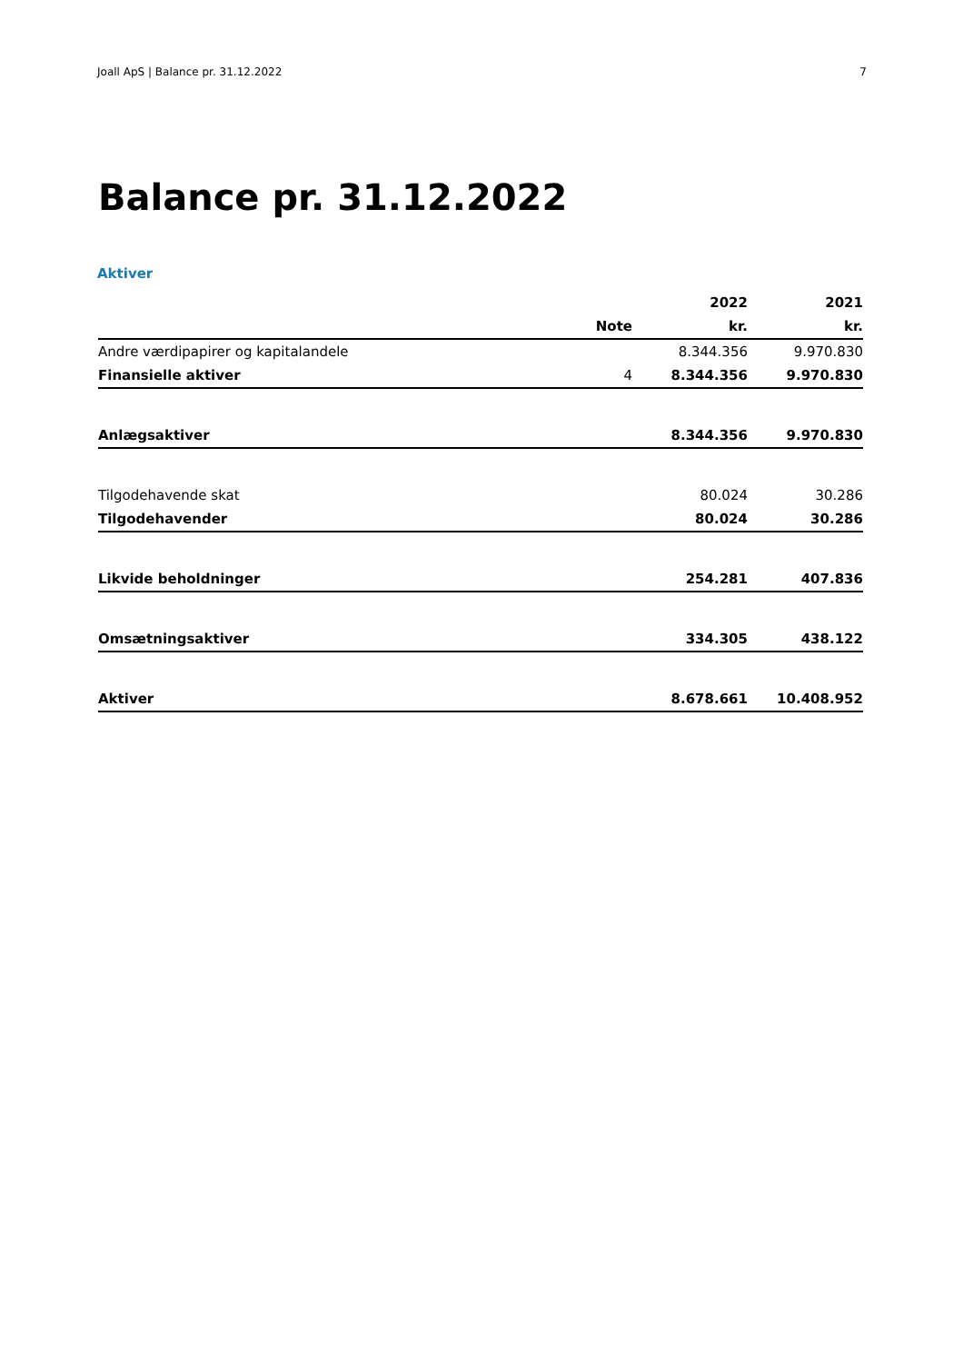Joall ApS | Balance pr. 31.12.2022 7
Balance pr. 31.12.2022
Aktiver
| | | 2022 | 2021 |
| --- | --- | --- | --- |
| | Note | kr. | kr. |
| Andre værdipapirer og kapitalandele | | 8.344.356 | 9.970.830 |
| Finansielle aktiver | 4 | 8.344.356 | 9.970.830 |
| Anlægsaktiver | | 8.344.356 | 9.970.830 |
| Tilgodehavende skat | | 80.024 | 30.286 |
| Tilgodehavender | | 80.024 | 30.286 |
| Likvide beholdninger | | 254.281 | 407.836 |
| Omsætningsaktiver | | 334.305 | 438.122 |
| Aktiver | | 8.678.661 | 10.408.952 |